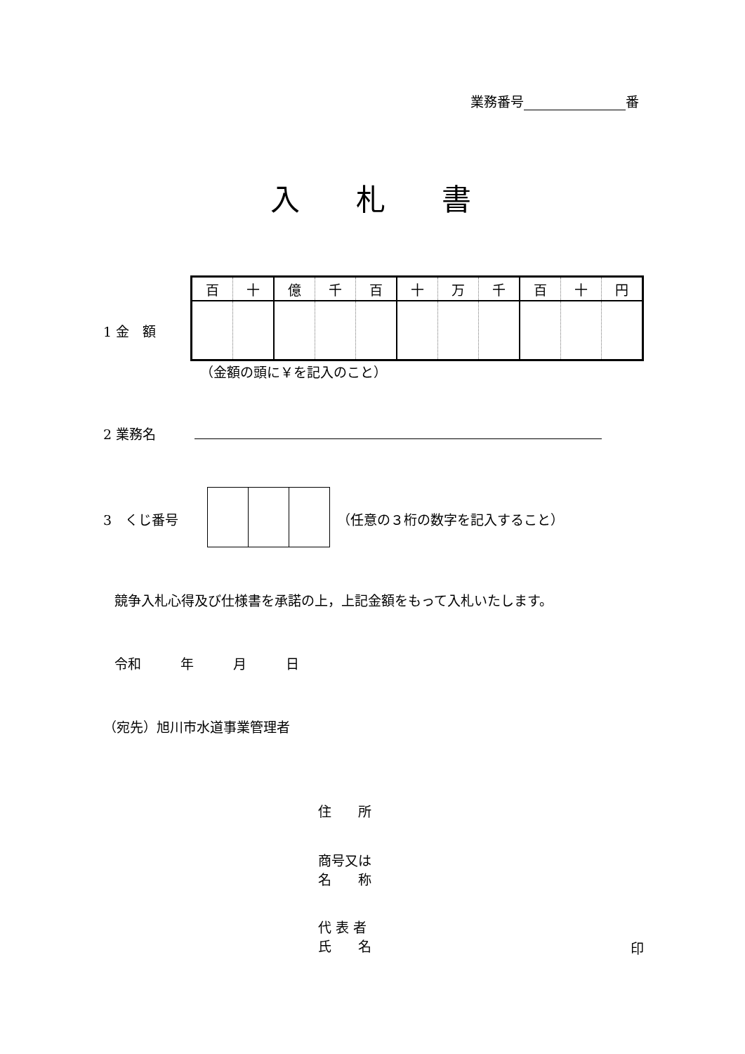業務番号 番
入札書
1 金　額
| 百 | 十 | 億 | 千 | 百 | 十 | 万 | 千 | 百 | 十 | 円 |
（金額の頭に￥を記入のこと）
2 業務名
3　くじ番号 （任意の３桁の数字を記入すること）
競争入札心得及び仕様書を承諾の上，上記金額をもって入札いたします。
令和 年 月 日
（宛先）旭川市水道事業管理者
住　　所
商号又は
名　　称
代 表 者
氏　　名
印